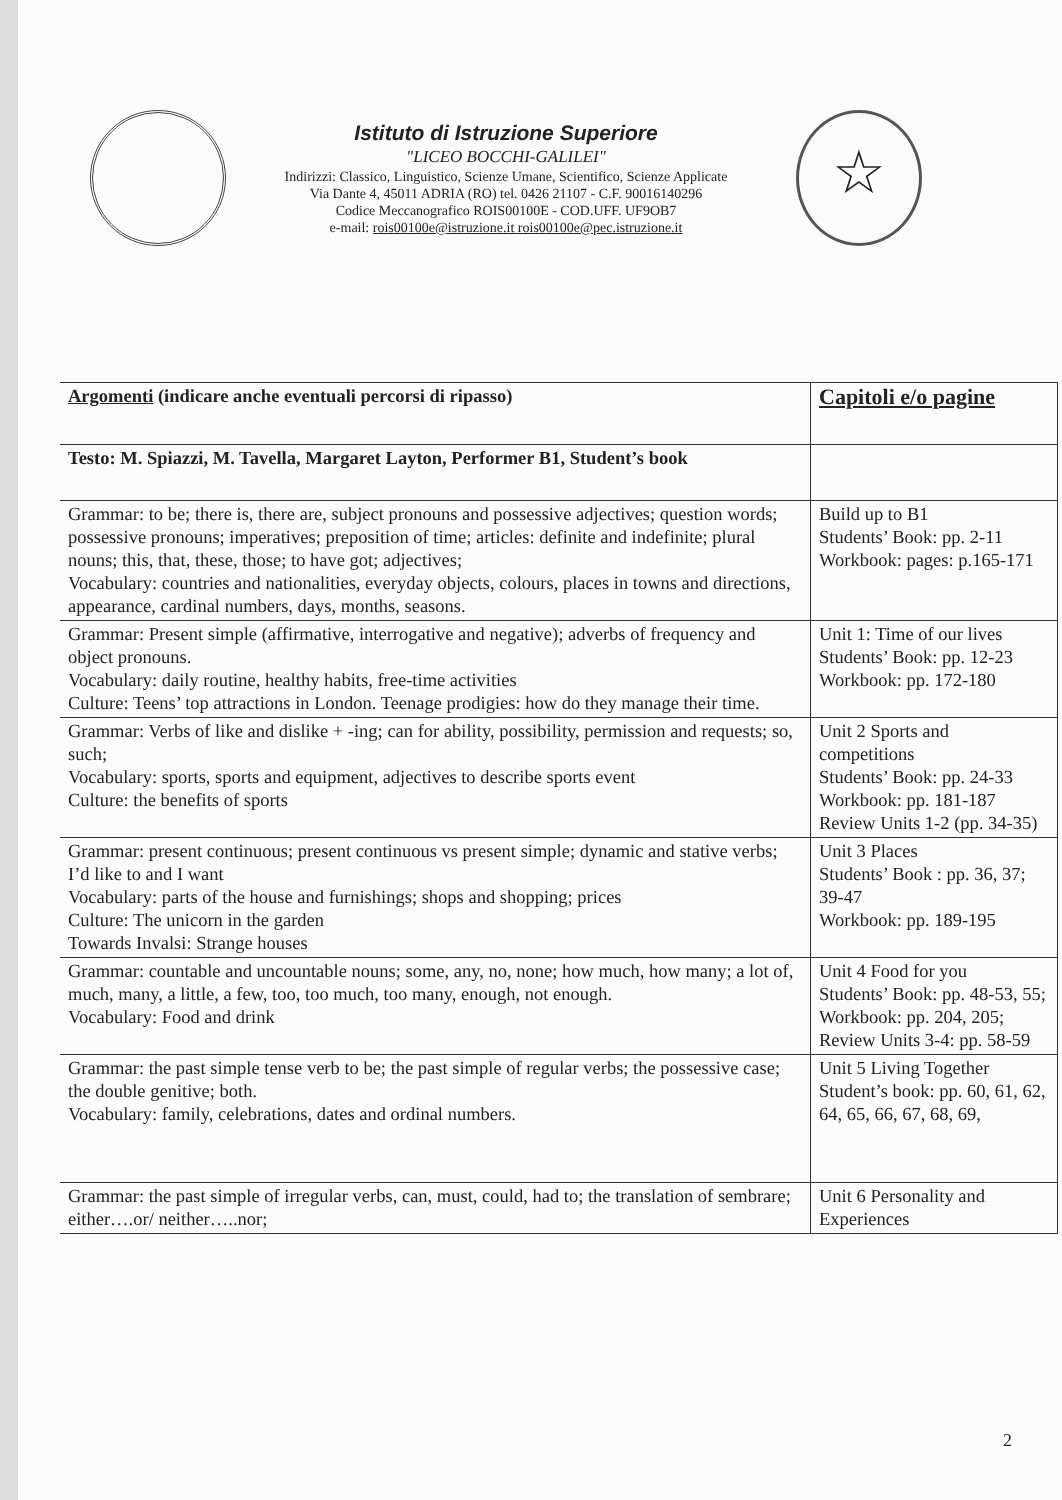Istituto di Istruzione Superiore
"LICEO BOCCHI-GALILEI"
Indirizzi: Classico, Linguistico, Scienze Umane, Scientifico, Scienze Applicate
Via Dante 4, 45011 ADRIA (RO) tel. 0426 21107 - C.F. 90016140296
Codice Meccanografico ROIS00100E - COD.UFF. UF9OB7
e-mail: rois00100e@istruzione.it rois00100e@pec.istruzione.it
☆
| Argomenti (indicare anche eventuali percorsi di ripasso) | Capitoli e/o pagine |
| --- | --- |
| Testo: M. Spiazzi, M. Tavella, Margaret Layton, Performer B1, Student’s book | |
| Grammar: to be; there is, there are, subject pronouns and possessive adjectives; question words; possessive pronouns; imperatives; preposition of time; articles: definite and indefinite; plural nouns; this, that, these, those; to have got; adjectives; Vocabulary: countries and nationalities, everyday objects, colours, places in towns and directions, appearance, cardinal numbers, days, months, seasons. | Build up to B1 Students’ Book: pp. 2-11 Workbook: pages: p.165-171 |
| Grammar: Present simple (affirmative, interrogative and negative); adverbs of frequency and object pronouns. Vocabulary: daily routine, healthy habits, free-time activities Culture: Teens’ top attractions in London. Teenage prodigies: how do they manage their time. | Unit 1: Time of our lives Students’ Book: pp. 12-23 Workbook: pp. 172-180 |
| Grammar: Verbs of like and dislike + -ing; can for ability, possibility, permission and requests; so, such; Vocabulary: sports, sports and equipment, adjectives to describe sports event Culture: the benefits of sports | Unit 2 Sports and competitions Students’ Book: pp. 24-33 Workbook: pp. 181-187 Review Units 1-2 (pp. 34-35) |
| Grammar: present continuous; present continuous vs present simple; dynamic and stative verbs; I’d like to and I want Vocabulary: parts of the house and furnishings; shops and shopping; prices Culture: The unicorn in the garden Towards Invalsi: Strange houses | Unit 3 Places Students’ Book : pp. 36, 37; 39-47 Workbook: pp. 189-195 |
| Grammar: countable and uncountable nouns; some, any, no, none; how much, how many; a lot of, much, many, a little, a few, too, too much, too many, enough, not enough. Vocabulary: Food and drink | Unit 4 Food for you Students’ Book: pp. 48-53, 55; Workbook: pp. 204, 205; Review Units 3-4: pp. 58-59 |
| Grammar: the past simple tense verb to be; the past simple of regular verbs; the possessive case; the double genitive; both. Vocabulary: family, celebrations, dates and ordinal numbers. | Unit 5 Living Together Student’s book: pp. 60, 61, 62, 64, 65, 66, 67, 68, 69, |
| Grammar: the past simple of irregular verbs, can, must, could, had to; the translation of sembrare; either….or/ neither…..nor; | Unit 6 Personality and Experiences |
2